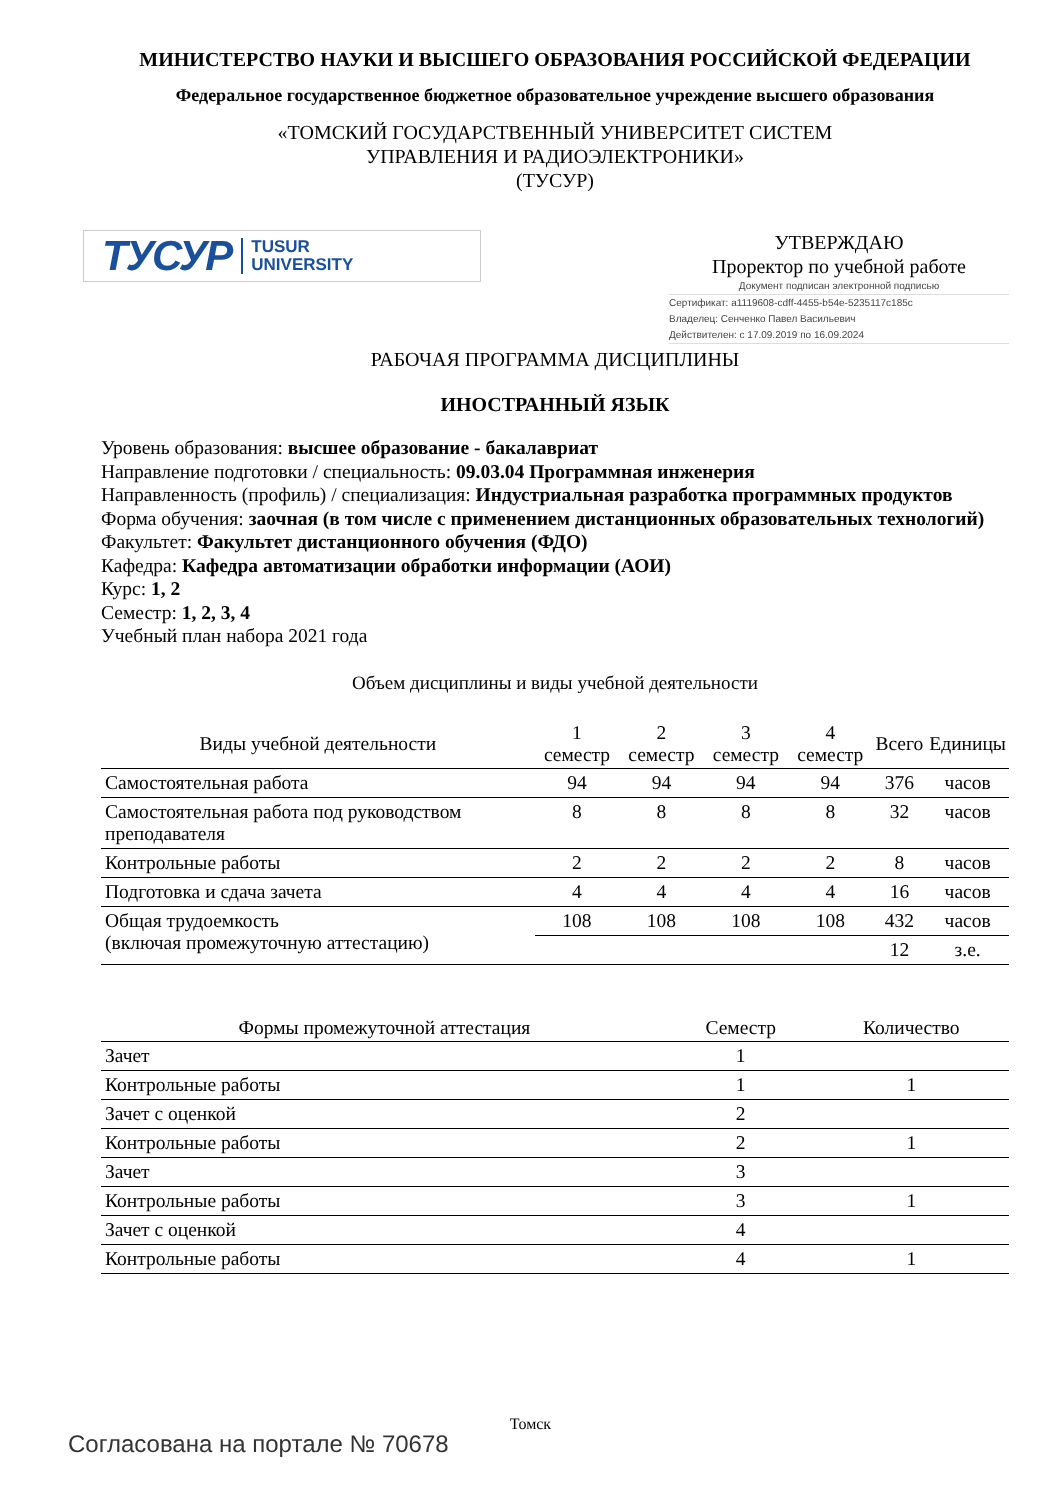МИНИСТЕРСТВО НАУКИ И ВЫСШЕГО ОБРАЗОВАНИЯ РОССИЙСКОЙ ФЕДЕРАЦИИ
Федеральное государственное бюджетное образовательное учреждение высшего образования
«ТОМСКИЙ ГОСУДАРСТВЕННЫЙ УНИВЕРСИТЕТ СИСТЕМ
УПРАВЛЕНИЯ И РАДИОЭЛЕКТРОНИКИ»
(ТУСУР)
ТУСУР TUSUR
UNIVERSITY
УТВЕРЖДАЮ
Проректор по учебной работе
Документ подписан электронной подписью
Сертификат: a1119608-cdff-4455-b54e-5235117c185c
Владелец: Сенченко Павел Васильевич
Действителен: с 17.09.2019 по 16.09.2024
РАБОЧАЯ ПРОГРАММА ДИСЦИПЛИНЫ
ИНОСТРАННЫЙ ЯЗЫК
Уровень образования: высшее образование - бакалавриат
Направление подготовки / специальность: 09.03.04 Программная инженерия
Направленность (профиль) / специализация: Индустриальная разработка программных продуктов
Форма обучения: заочная (в том числе с применением дистанционных образовательных технологий)
Факультет: Факультет дистанционного обучения (ФДО)
Кафедра: Кафедра автоматизации обработки информации (АОИ)
Курс: 1, 2
Семестр: 1, 2, 3, 4
Учебный план набора 2021 года
Объем дисциплины и виды учебной деятельности
| Виды учебной деятельности | 1 семестр | 2 семестр | 3 семестр | 4 семестр | Всего | Единицы |
| --- | --- | --- | --- | --- | --- | --- |
| Самостоятельная работа | 94 | 94 | 94 | 94 | 376 | часов |
| Самостоятельная работа под руководством преподавателя | 8 | 8 | 8 | 8 | 32 | часов |
| Контрольные работы | 2 | 2 | 2 | 2 | 8 | часов |
| Подготовка и сдача зачета | 4 | 4 | 4 | 4 | 16 | часов |
| Общая трудоемкость (включая промежуточную аттестацию) | 108 | 108 | 108 | 108 | 432 | часов |
| | | | | | 12 | з.е. |
| Формы промежуточной аттестация | Семестр | Количество |
| --- | --- | --- |
| Зачет | 1 | |
| Контрольные работы | 1 | 1 |
| Зачет с оценкой | 2 | |
| Контрольные работы | 2 | 1 |
| Зачет | 3 | |
| Контрольные работы | 3 | 1 |
| Зачет с оценкой | 4 | |
| Контрольные работы | 4 | 1 |
Томск
Согласована на портале № 70678